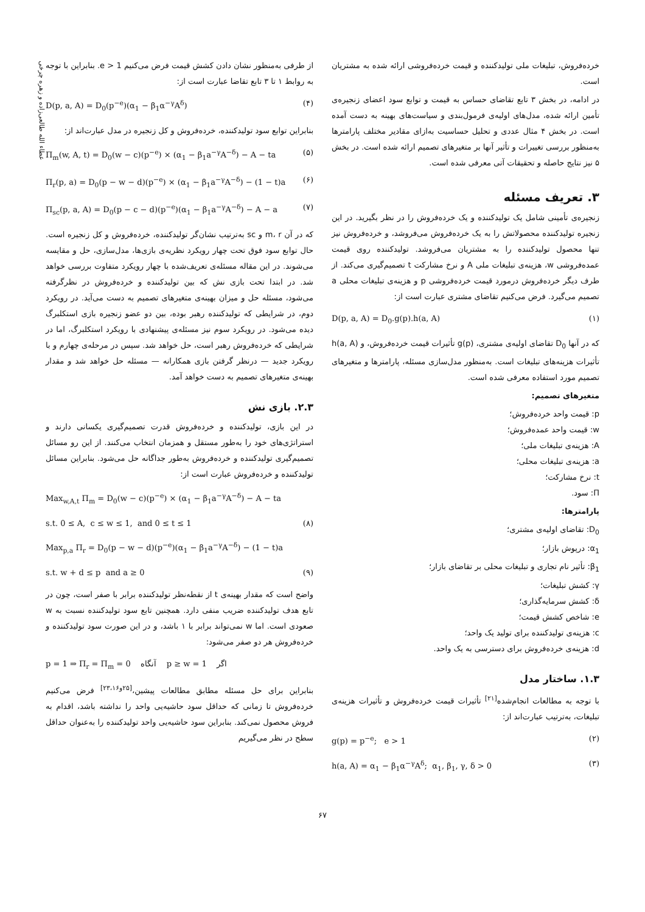عطاء الله طالعی‌زاده و زهره چرخی
خرده‌فروش، تبلیغات ملی تولیدکننده و قیمت خرده‌فروشی ارائه شده به مشتریان است.
در ادامه، در بخش ۳ تابع تقاضای حساس به قیمت و توابع سود اعضای زنجیره‌ی تأمین ارائه شده، مدل‌های اولیه‌ی فرمول‌بندی و سیاست‌های بهینه به دست آمده است. در بخش ۴ مثال عددی و تحلیل حساسیت به‌ازای مقادیر مختلف پارامترها به‌منظور بررسی تغییرات و تأثیر آنها بر متغیرهای تصمیم ارائه شده است. در بخش ۵ نیز نتایج حاصله و تحقیقات آتی معرفی شده است.
۳. تعریف مسئله
زنجیره‌ی تأمینی شامل یک تولیدکننده و یک خرده‌فروش را در نظر بگیرید. در این زنجیره تولیدکننده محصولاتش را به یک خرده‌فروش می‌فروشد، و خرده‌فروش نیز تنها محصول تولیدکننده را به مشتریان می‌فروشد. تولیدکننده روی قیمت عمده‌فروشی w، هزینه‌ی تبلیغات ملی A و نرخ مشارکت t تصمیم‌گیری می‌کند. از طرف دیگر خرده‌فروش درمورد قیمت خرده‌فروشی p و هزینه‌ی تبلیغات محلی a تصمیم می‌گیرد. فرض می‌کنیم تقاضای مشتری عبارت است از:
D(p, a, A) = D<sub>0</sub>.g(p).h(a, A) (۱)
که در آنها D<sub>0</sub> تقاضای اولیه‌ی مشتری، g(p) تأثیرات قیمت خرده‌فروش، و h(a, A) تأثیرات هزینه‌های تبلیغات است. به‌منظور مدل‌سازی مسئله، پارامترها و متغیرهای تصمیم مورد استفاده معرفی شده است.
متغیرهای تصمیم:
p: قیمت واحد خرده‌فروش؛
w: قیمت واحد عمده‌فروش؛
A: هزینه‌ی تبلیغات ملی؛
a: هزینه‌ی تبلیغات محلی؛
t: نرخ مشارکت؛
Π: سود.
پارامترها:
D<sub>0</sub>: تقاضای اولیه‌ی مشتری؛
α<sub>1</sub>: درپوش بازار؛
β<sub>1</sub>: تأثیر نام تجاری و تبلیغات محلی بر تقاضای بازار؛
γ: کشش تبلیغات؛
δ: کشش سرمایه‌گذاری؛
e: شاخص کشش قیمت؛
c: هزینه‌ی تولیدکننده برای تولید یک واحد؛
d: هزینه‌ی خرده‌فروش برای دسترسی به یک واحد.
۱.۳. ساختار مدل
با توجه به مطالعات انجام‌شده<sup>[۲۱]</sup> تأثیرات قیمت خرده‌فروش و تأثیرات هزینه‌ی تبلیغات، به‌ترتیب عبارت‌اند از:
g(p) = p<sup>−e</sup>; e > 1 (۲)
h(a, A) = α<sub>1</sub> − β<sub>1</sub>α<sup>−γ</sup>A<sup>δ</sup>; α<sub>1</sub>, β<sub>1</sub>, γ, δ > 0 (۳)
از طرفی به‌منظور نشان دادن کشش قیمت فرض می‌کنیم e > 1. بنابراین با توجه به روابط ۱ تا ۳ تابع تقاضا عبارت است از:
D(p, a, A) = D<sub>0</sub>(p<sup>−e</sup>)(α<sub>1</sub> − β<sub>1</sub>α<sup>−γ</sup>A<sup>δ</sup>) (۴)
بنابراین توابع سود تولیدکننده، خرده‌فروش و کل زنجیره در مدل عبارت‌اند از:
Π<sub>m</sub>(w, A, t) = D<sub>0</sub>(w − c)(p<sup>−e</sup>) × (α<sub>1</sub> − β<sub>1</sub>a<sup>−γ</sup>A<sup>−δ</sup>) − A − ta (۵)
Π<sub>r</sub>(p, a) = D<sub>0</sub>(p − w − d)(p<sup>−e</sup>) × (α<sub>1</sub> − β<sub>1</sub>a<sup>−γ</sup>A<sup>−δ</sup>) − (1 − t)a (۶)
Π<sub>sc</sub>(p, a, A) = D<sub>0</sub>(p − c − d)(p<sup>−e</sup>)(α<sub>1</sub> − β<sub>1</sub>a<sup>−γ</sup>A<sup>−δ</sup>) − A − a (۷)
که در آن m، r و sc به‌ترتیب نشان‌گر تولیدکننده، خرده‌فروش و کل زنجیره است. حال توابع سود فوق تحت چهار رویکرد نظریه‌ی بازی‌ها، مدل‌سازی، حل و مقایسه می‌شوند. در این مقاله مسئله‌ی تعریف‌شده با چهار رویکرد متفاوت بررسی خواهد شد. در ابتدا تحت بازی نش که بین تولیدکننده و خرده‌فروش در نظرگرفته می‌شود، مسئله حل و میزان بهینه‌ی متغیرهای تصمیم به دست می‌آید. در رویکرد دوم، در شرایطی که تولیدکننده رهبر بوده، بین دو عضو زنجیره بازی استکلبرگ دیده می‌شود. در رویکرد سوم نیز مسئله‌ی پیشنهادی با رویکرد استکلبرگ، اما در شرایطی که خرده‌فروش رهبر است، حل خواهد شد. سپس در مرحله‌ی چهارم و با رویکرد جدید — درنظر گرفتن بازی همکارانه — مسئله حل خواهد شد و مقدار بهینه‌ی متغیرهای تصمیم به دست خواهد آمد.
۲.۳. بازی نش
در این بازی، تولیدکننده و خرده‌فروش قدرت تصمیم‌گیری یکسانی دارند و استراتژی‌های خود را به‌طور مستقل و همزمان انتخاب می‌کنند. از این رو مسائل تصمیم‌گیری تولیدکننده و خرده‌فروش به‌طور جداگانه حل می‌شود. بنابراین مسائل تولیدکننده و خرده‌فروش عبارت است از:
Max<sub>w,A,t</sub> Π<sub>m</sub> = D<sub>0</sub>(w − c)(p<sup>−e</sup>) × (α<sub>1</sub> − β<sub>1</sub>a<sup>−γ</sup>A<sup>−δ</sup>) − A − ta
s.t. 0 ≤ A, c ≤ w ≤ 1, and 0 ≤ t ≤ 1 (۸)
Max<sub>p,a</sub> Π<sub>r</sub> = D<sub>0</sub>(p − w − d)(p<sup>−e</sup>)(α<sub>1</sub> − β<sub>1</sub>a<sup>−γ</sup>A<sup>−δ</sup>) − (1 − t)a
s.t. w + d ≤ p and a ≥ 0 (۹)
واضح است که مقدار بهینه‌ی t از نقطه‌نظر تولیدکننده برابر با صفر است، چون در تابع هدف تولیدکننده ضریب منفی دارد. همچنین تابع سود تولیدکننده نسبت به w صعودی است. اما w نمی‌تواند برابر با ۱ باشد، و در این صورت سود تولیدکننده و خرده‌فروش هر دو صفر می‌شود:
p = 1 ⇒ Π<sub>r</sub> = Π<sub>m</sub> = 0 آنگاه p ≥ w = 1 اگر
بنابراین برای حل مسئله مطابق مطالعات پیشین،<sup>[۲۵و۲۳،۱۶]</sup> فرض می‌کنیم خرده‌فروش تا زمانی که حداقل سود حاشیه‌یی واحد را نداشته باشد، اقدام به فروش محصول نمی‌کند. بنابراین سود حاشیه‌یی واحد تولیدکننده را به‌عنوان حداقل سطح در نظر می‌گیریم
۶۷